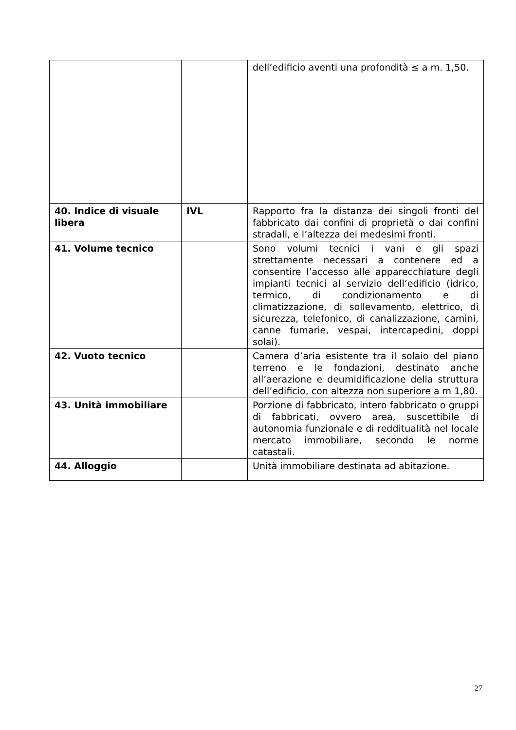| | | dell’edificio aventi una profondità ≤ a m. 1,50. |
| 40. Indice di visuale libera | IVL | Rapporto fra la distanza dei singoli fronti del fabbricato dai confini di proprietà o dai confini stradali, e l’altezza dei medesimi fronti. |
| 41. Volume tecnico | | Sono volumi tecnici i vani e gli spazi strettamente necessari a contenere ed a consentire l’accesso alle apparecchiature degli impianti tecnici al servizio dell’edificio (idrico, termico, di condizionamento e di climatizzazione, di sollevamento, elettrico, di sicurezza, telefonico, di canalizzazione, camini, canne fumarie, vespai, intercapedini, doppi solai). |
| 42. Vuoto tecnico | | Camera d’aria esistente tra il solaio del piano terreno e le fondazioni, destinato anche all’aerazione e deumidificazione della struttura dell’edificio, con altezza non superiore a m 1,80. |
| 43. Unità immobiliare | | Porzione di fabbricato, intero fabbricato o gruppi di fabbricati, ovvero area, suscettibile di autonomia funzionale e di reddituali­tà nel locale mercato immobiliare, secondo le norme catastali. |
| 44. Alloggio | | Unità immobiliare destinata ad abitazione. |
27